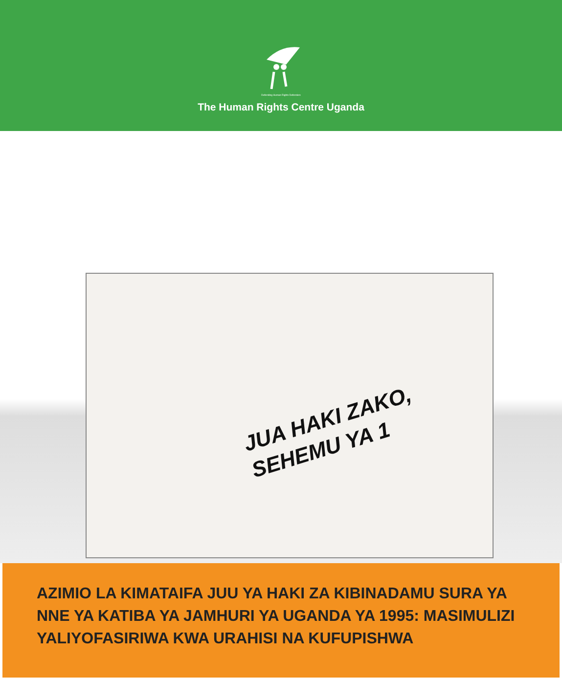Defending Human Rights Defenders
The Human Rights Centre Uganda
JUA HAKI ZAKO,
SEHEMU YA 1
AZIMIO LA KIMATAIFA JUU YA HAKI ZA KIBINADAMU SURA YA NNE YA KATIBA YA JAMHURI YA UGANDA YA 1995: MASIMULIZI YALIYOFASIRIWA KWA URAHISI NA KUFUPISHWA